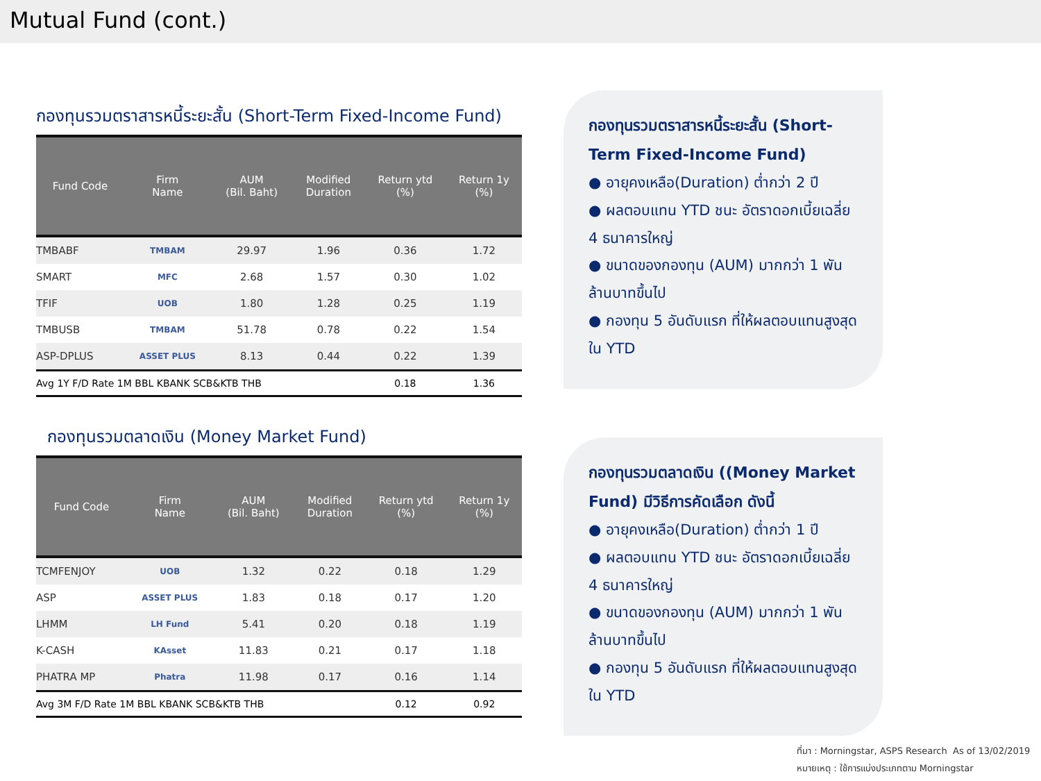Mutual Fund (cont.)
กองทุนรวมตราสารหนี้ระยะสั้น (Short-Term Fixed-Income Fund)
| Fund Code | Firm Name | AUM (Bil. Baht) | Modified Duration | Return ytd (%) | Return 1y (%) |
| --- | --- | --- | --- | --- | --- |
| TMBABF | TMBAM | 29.97 | 1.96 | 0.36 | 1.72 |
| SMART | MFC | 2.68 | 1.57 | 0.30 | 1.02 |
| TFIF | UOB | 1.80 | 1.28 | 0.25 | 1.19 |
| TMBUSB | TMBAM | 51.78 | 0.78 | 0.22 | 1.54 |
| ASP-DPLUS | ASSET PLUS | 8.13 | 0.44 | 0.22 | 1.39 |
| Avg 1Y F/D Rate 1M BBL KBANK SCB&KTB THB | | | | 0.18 | 1.36 |
กองทุนรวมตลาดเงิน (Money Market Fund)
| Fund Code | Firm Name | AUM (Bil. Baht) | Modified Duration | Return ytd (%) | Return 1y (%) |
| --- | --- | --- | --- | --- | --- |
| TCMFENJOY | UOB | 1.32 | 0.22 | 0.18 | 1.29 |
| ASP | ASSET PLUS | 1.83 | 0.18 | 0.17 | 1.20 |
| LHMM | LH Fund | 5.41 | 0.20 | 0.18 | 1.19 |
| K-CASH | KAsset | 11.83 | 0.21 | 0.17 | 1.18 |
| PHATRA MP | Phatra | 11.98 | 0.17 | 0.16 | 1.14 |
| Avg 3M F/D Rate 1M BBL KBANK SCB&KTB THB | | | | 0.12 | 0.92 |
กองทุนรวมตราสารหนี้ระยะสั้น (Short-Term Fixed-Income Fund)
● อายุคงเหลือ(Duration) ต่ำกว่า 2 ปี
● ผลตอบแทน YTD ชนะ อัตราดอกเบี้ยเฉลี่ย 4 ธนาคารใหญ่
● ขนาดของกองทุน (AUM) มากกว่า 1 พันล้านบาทขึ้นไป
● กองทุน 5 อันดับแรก ที่ให้ผลตอบแทนสูงสุดใน YTD
กองทุนรวมตลาดเงิน ((Money Market Fund) มีวิธีการคัดเลือก ดังนี้
● อายุคงเหลือ(Duration) ต่ำกว่า 1 ปี
● ผลตอบแทน YTD ชนะ อัตราดอกเบี้ยเฉลี่ย 4 ธนาคารใหญ่
● ขนาดของกองทุน (AUM) มากกว่า 1 พันล้านบาทขึ้นไป
● กองทุน 5 อันดับแรก ที่ให้ผลตอบแทนสูงสุดใน YTD
ที่มา : Morningstar, ASPS Research As of 13/02/2019
หมายเหตุ : ใช้การแบ่งประเภทตาม Morningstar